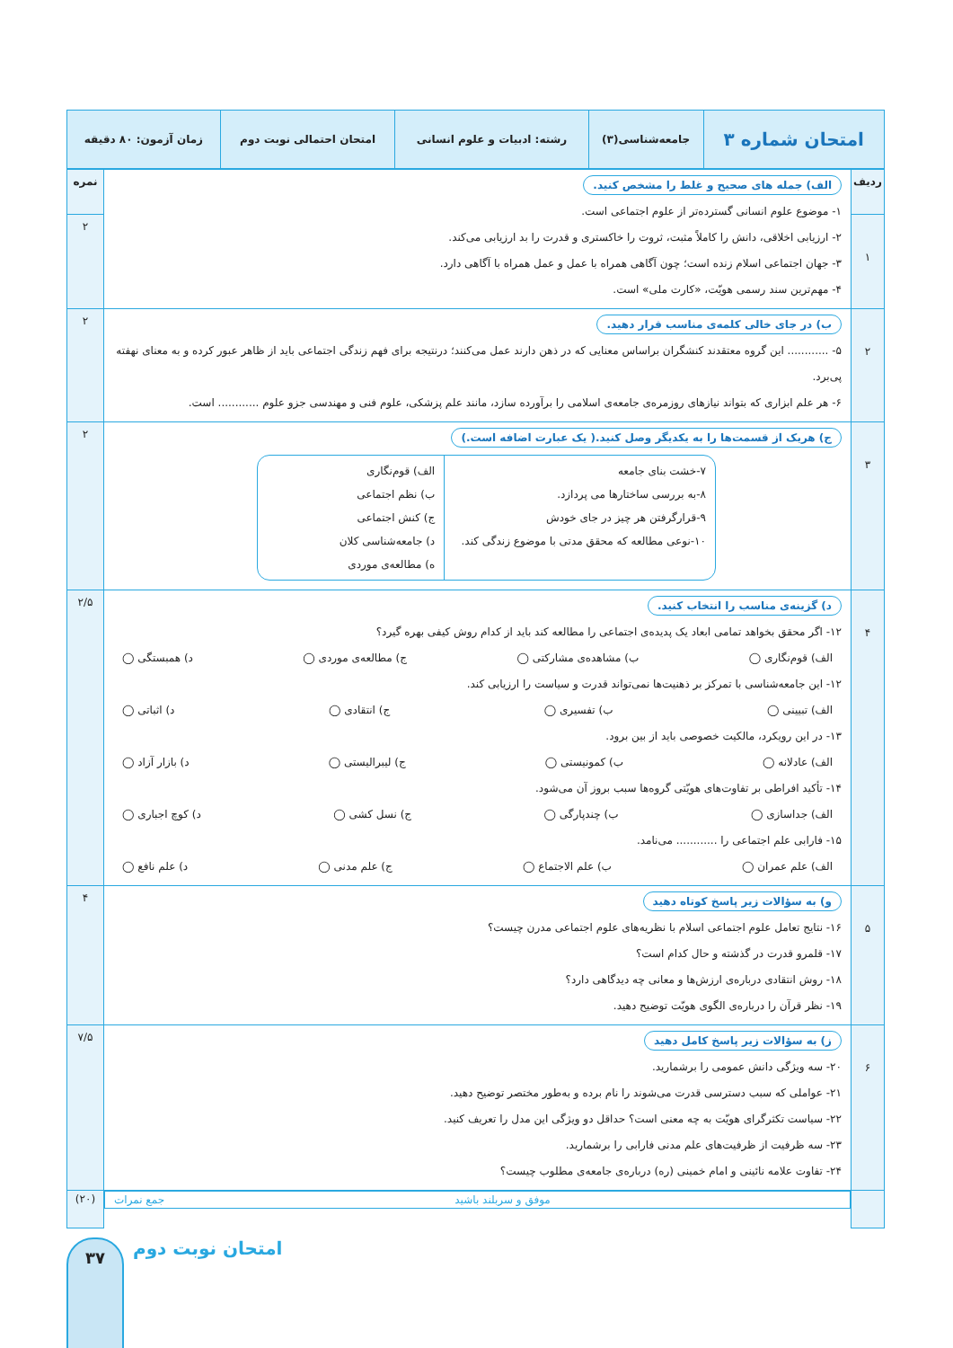| امتحان شماره ۳ | جامعه‌شناسی(۳) | رشته: ادبیات و علوم انسانی | امتحان احتمالی نوبت دوم | زمان آزمون: ۸۰ دقیقه |
| ردیف | الف) جمله های صحیح و غلط را مشخص کنید. ۱- موضوع علوم انسانی گسترده‌تر از علوم اجتماعی است. ۲- ارزیابی اخلاقی، دانش را کاملاً مثبت، ثروت را خاکستری و قدرت را بد ارزیابی می‌کند. ۳- جهان اجتماعی اسلام زنده است؛ چون آگاهی همراه با عمل و عمل همراه با آگاهی دارد. ۴- مهم‌ترین سند رسمی هویّت، «کارت ملی» است. | نمره |
| ۱ | | ۲ |
| ۲ | ب) در جای خالی کلمه‌ی مناسب قرار دهید. ۵- ............ این گروه معتقدند کنشگران براساس معنایی که در ذهن دارند عمل می‌کنند؛ درنتیجه برای فهم زندگی اجتماعی باید از ظاهر عبور کرده و به معنای نهفته پی‌برد. ۶- هر علم ابزاری که بتواند نیازهای روزمره‌ی جامعه‌ی اسلامی را برآورده سازد، مانند علم پزشکی، علوم فنی و مهندسی جزو علوم ............ است. | ۲ |
| ۳ | ج) هریک از قسمت‌ها را به یکدیگر وصل کنید.( یک عبارت اضافه است.) ۷-خشت بنای جامعه ۸-به بررسی ساختارها می پردازد. ۹-قرارگرفتن هر چیز در جای خودش ۱۰-نوعی مطالعه که محقق مدتی با موضوع زندگی کند. الف) قوم‌نگاری ب) نظم اجتماعی ج) کنش اجتماعی د) جامعه‌شناسی کلان ه) مطالعه‌ی موردی | ۲ |
| ۴ | د) گزینه‌ی مناسب را انتخاب کنید. ۱۲- اگر محقق بخواهد تمامی ابعاد یک پدیده‌ی اجتماعی را مطالعه کند باید از کدام روش کیفی بهره گیرد؟ الف) قوم‌نگاری ◯ ب) مشاهده‌ی مشارکتی ◯ ج) مطالعه‌ی موردی ◯ د) همبستگی ◯ ۱۲- این جامعه‌شناسی با تمرکز بر ذهنیت‌ها نمی‌تواند قدرت و سیاست را ارزیابی کند. الف) تبیینی ◯ ب) تفسیری ◯ ج) انتقادی ◯ د) اثباتی ◯ ۱۳- در این رویکرد، مالکیت خصوصی باید از بین برود. الف) عادلانه ◯ ب) کمونیستی ◯ ج) لیبرالیستی ◯ د) بازار آزاد ◯ ۱۴- تأکید افراطی بر تفاوت‌های هویّتی گروه‌ها سبب بروز آن می‌شود. الف) جداسازی ◯ ب) چندپارگی ◯ ج) نسل کشی ◯ د) کوچ اجباری ◯ ۱۵- فارابی علم اجتماعی را ............ می‌نامد. الف) علم عمران ◯ ب) علم الاجتماع ◯ ج) علم مدنی ◯ د) علم نافع ◯ | ۲/۵ |
| ۵ | و) به سؤالات زیر پاسخ کوتاه دهید ۱۶- نتایج تعامل علوم اجتماعی اسلام با نظریه‌های علوم اجتماعی مدرن چیست؟ ۱۷- قلمرو قدرت در گذشته و حال کدام است؟ ۱۸- روش انتقادی درباره‌ی ارزش‌ها و معانی چه دیدگاهی دارد؟ ۱۹- نظر قرآن را درباره‌ی الگوی هویّت توضیح دهید. | ۴ |
| ۶ | ز) به سؤالات زیر پاسخ کامل دهید ۲۰- سه ویژگی دانش عمومی را برشمارید. ۲۱- عواملی که سبب دسترسی قدرت می‌شوند را نام برده و به‌طور مختصر توضیح دهید. ۲۲- سیاست تکثرگرای هویّت به چه معنی است؟ حداقل دو ویژگی این مدل را تعریف کنید. ۲۳- سه ظرفیت از ظرفیت‌های علم مدنی فارابی را برشمارید. ۲۴- تفاوت علامه نائینی و امام خمینی (ره) درباره‌ی جامعه‌ی مطلوب چیست؟ | ۷/۵ |
| | موفق و سربلند باشید جمع نمرات | (۲۰) |
۳۷
امتحان نوبت دوم